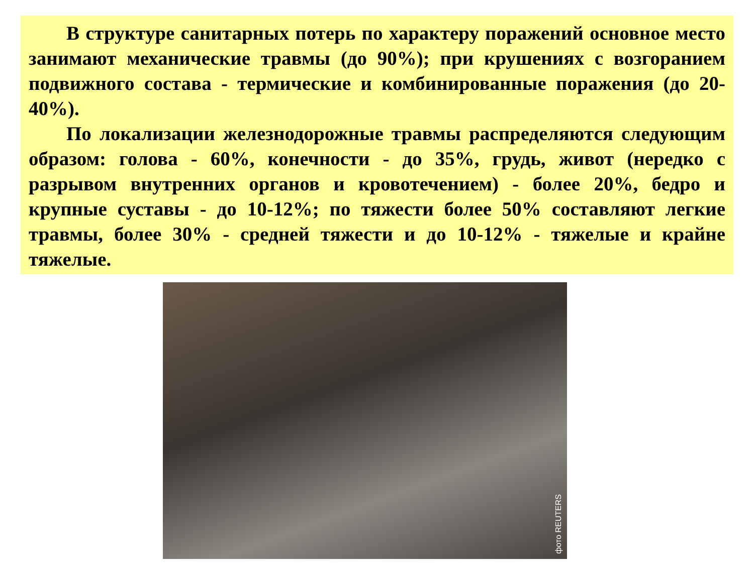В структуре санитарных потерь по характеру поражений основное место занимают механические травмы (до 90%); при крушениях с возгоранием подвижного состава - термические и комбинированные поражения (до 20-40%).
По локализации железнодорожные травмы распределяются следующим образом: голова - 60%, конечности - до 35%, грудь, живот (нередко с разрывом внутренних органов и кровотечением) - более 20%, бедро и крупные суставы - до 10-12%; по тяжести более 50% составляют легкие травмы, более 30% - средней тяжести и до 10-12% - тяжелые и крайне тяжелые.
фото REUTERS